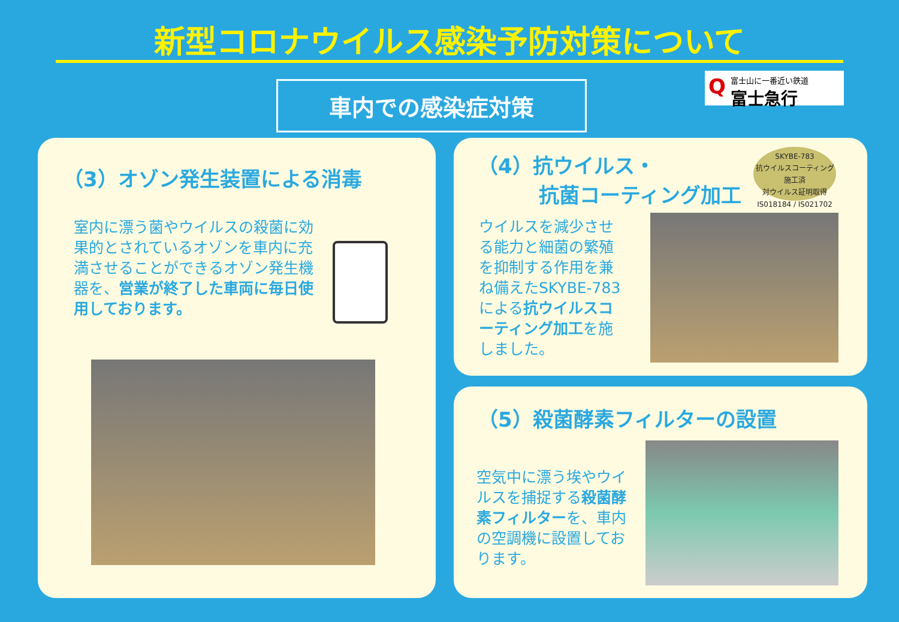新型コロナウイルス感染予防対策について
車内での感染症対策
Q
富士山に一番近い鉄道
富士急行
（3）オゾン発生装置による消毒
室内に漂う菌やウイルスの殺菌に効果的とされているオゾンを車内に充満させることができるオゾン発生機器を、営業が終了した車両に毎日使用しております。
（4）抗ウイルス・
　　　抗菌コーティング加工
SKYBE-783
抗ウイルスコーティング施工済
対ウイルス証明取得
IS018184 / IS021702
ウイルスを減少させる能力と細菌の繁殖を抑制する作用を兼ね備えたSKYBE-783による抗ウイルスコーティング加工を施しました。
（5）殺菌酵素フィルターの設置
空気中に漂う埃やウイルスを捕捉する殺菌酵素フィルターを、車内の空調機に設置しております。